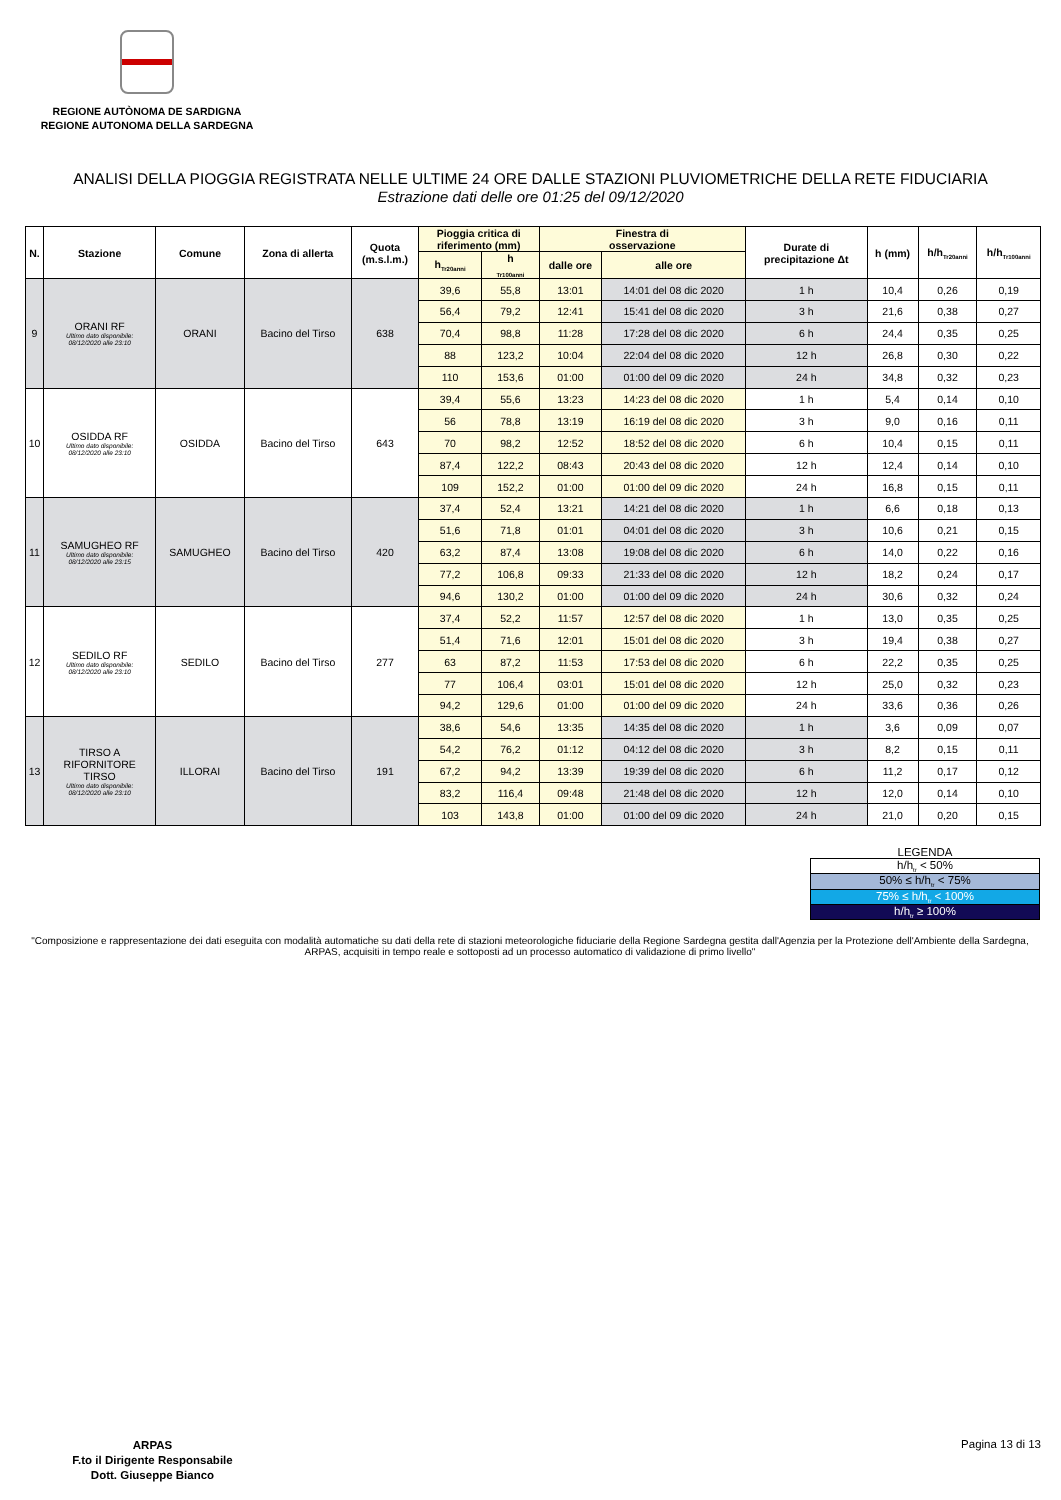REGIONE AUTÒNOMA DE SARDIGNA
REGIONE AUTONOMA DELLA SARDEGNA
ANALISI DELLA PIOGGIA REGISTRATA NELLE ULTIME 24 ORE DALLE STAZIONI PLUVIOMETRICHE DELLA RETE FIDUCIARIA
Estrazione dati delle ore 01:25 del 09/12/2020
| N. | Stazione | Comune | Zona di allerta | Quota (m.s.l.m.) | Pioggia critica di riferimento (mm) | | Finestra di osservazione | | Durate di precipitazione Δt | h (mm) | h/h<sub>Tr20anni</sub> | h/h<sub>Tr100anni</sub> |
| --- | --- | --- | --- | --- | --- | --- | --- | --- | --- | --- | --- | --- |
| | | | | | h<sub>Tr20anni</sub> | h <sub>Tr100anni</sub> | dalle ore | alle ore | | | | |
| 9 | ORANI RF Ultimo dato disponibile: 08/12/2020 alle 23:10 | ORANI | Bacino del Tirso | 638 | 39,6 | 55,8 | 13:01 | 14:01 del 08 dic 2020 | 1 h | 10,4 | 0,26 | 0,19 |
| | | | | | 56,4 | 79,2 | 12:41 | 15:41 del 08 dic 2020 | 3 h | 21,6 | 0,38 | 0,27 |
| | | | | | 70,4 | 98,8 | 11:28 | 17:28 del 08 dic 2020 | 6 h | 24,4 | 0,35 | 0,25 |
| | | | | | 88 | 123,2 | 10:04 | 22:04 del 08 dic 2020 | 12 h | 26,8 | 0,30 | 0,22 |
| | | | | | 110 | 153,6 | 01:00 | 01:00 del 09 dic 2020 | 24 h | 34,8 | 0,32 | 0,23 |
| 10 | OSIDDA RF Ultimo dato disponibile: 08/12/2020 alle 23:10 | OSIDDA | Bacino del Tirso | 643 | 39,4 | 55,6 | 13:23 | 14:23 del 08 dic 2020 | 1 h | 5,4 | 0,14 | 0,10 |
| | | | | | 56 | 78,8 | 13:19 | 16:19 del 08 dic 2020 | 3 h | 9,0 | 0,16 | 0,11 |
| | | | | | 70 | 98,2 | 12:52 | 18:52 del 08 dic 2020 | 6 h | 10,4 | 0,15 | 0,11 |
| | | | | | 87,4 | 122,2 | 08:43 | 20:43 del 08 dic 2020 | 12 h | 12,4 | 0,14 | 0,10 |
| | | | | | 109 | 152,2 | 01:00 | 01:00 del 09 dic 2020 | 24 h | 16,8 | 0,15 | 0,11 |
| 11 | SAMUGHEO RF Ultimo dato disponibile: 08/12/2020 alle 23:15 | SAMUGHEO | Bacino del Tirso | 420 | 37,4 | 52,4 | 13:21 | 14:21 del 08 dic 2020 | 1 h | 6,6 | 0,18 | 0,13 |
| | | | | | 51,6 | 71,8 | 01:01 | 04:01 del 08 dic 2020 | 3 h | 10,6 | 0,21 | 0,15 |
| | | | | | 63,2 | 87,4 | 13:08 | 19:08 del 08 dic 2020 | 6 h | 14,0 | 0,22 | 0,16 |
| | | | | | 77,2 | 106,8 | 09:33 | 21:33 del 08 dic 2020 | 12 h | 18,2 | 0,24 | 0,17 |
| | | | | | 94,6 | 130,2 | 01:00 | 01:00 del 09 dic 2020 | 24 h | 30,6 | 0,32 | 0,24 |
| 12 | SEDILO RF Ultimo dato disponibile: 08/12/2020 alle 23:10 | SEDILO | Bacino del Tirso | 277 | 37,4 | 52,2 | 11:57 | 12:57 del 08 dic 2020 | 1 h | 13,0 | 0,35 | 0,25 |
| | | | | | 51,4 | 71,6 | 12:01 | 15:01 del 08 dic 2020 | 3 h | 19,4 | 0,38 | 0,27 |
| | | | | | 63 | 87,2 | 11:53 | 17:53 del 08 dic 2020 | 6 h | 22,2 | 0,35 | 0,25 |
| | | | | | 77 | 106,4 | 03:01 | 15:01 del 08 dic 2020 | 12 h | 25,0 | 0,32 | 0,23 |
| | | | | | 94,2 | 129,6 | 01:00 | 01:00 del 09 dic 2020 | 24 h | 33,6 | 0,36 | 0,26 |
| 13 | TIRSO A RIFORNITORE TIRSO Ultimo dato disponibile: 08/12/2020 alle 23:10 | ILLORAI | Bacino del Tirso | 191 | 38,6 | 54,6 | 13:35 | 14:35 del 08 dic 2020 | 1 h | 3,6 | 0,09 | 0,07 |
| | | | | | 54,2 | 76,2 | 01:12 | 04:12 del 08 dic 2020 | 3 h | 8,2 | 0,15 | 0,11 |
| | | | | | 67,2 | 94,2 | 13:39 | 19:39 del 08 dic 2020 | 6 h | 11,2 | 0,17 | 0,12 |
| | | | | | 83,2 | 116,4 | 09:48 | 21:48 del 08 dic 2020 | 12 h | 12,0 | 0,14 | 0,10 |
| | | | | | 103 | 143,8 | 01:00 | 01:00 del 09 dic 2020 | 24 h | 21,0 | 0,20 | 0,15 |
LEGENDA
h/h<sub>tr</sub> < 50%
50% ≤ h/h<sub>tr</sub> < 75%
75% ≤ h/h<sub>tr</sub> < 100%
h/h<sub>tr</sub> ≥ 100%
"Composizione e rappresentazione dei dati eseguita con modalità automatiche su dati della rete di stazioni meteorologiche fiduciarie della Regione Sardegna gestita dall'Agenzia per la Protezione dell'Ambiente della Sardegna, ARPAS, acquisiti in tempo reale e sottoposti ad un processo automatico di validazione di primo livello"
ARPAS
F.to il Dirigente Responsabile
Dott. Giuseppe Bianco
Pagina 13 di 13